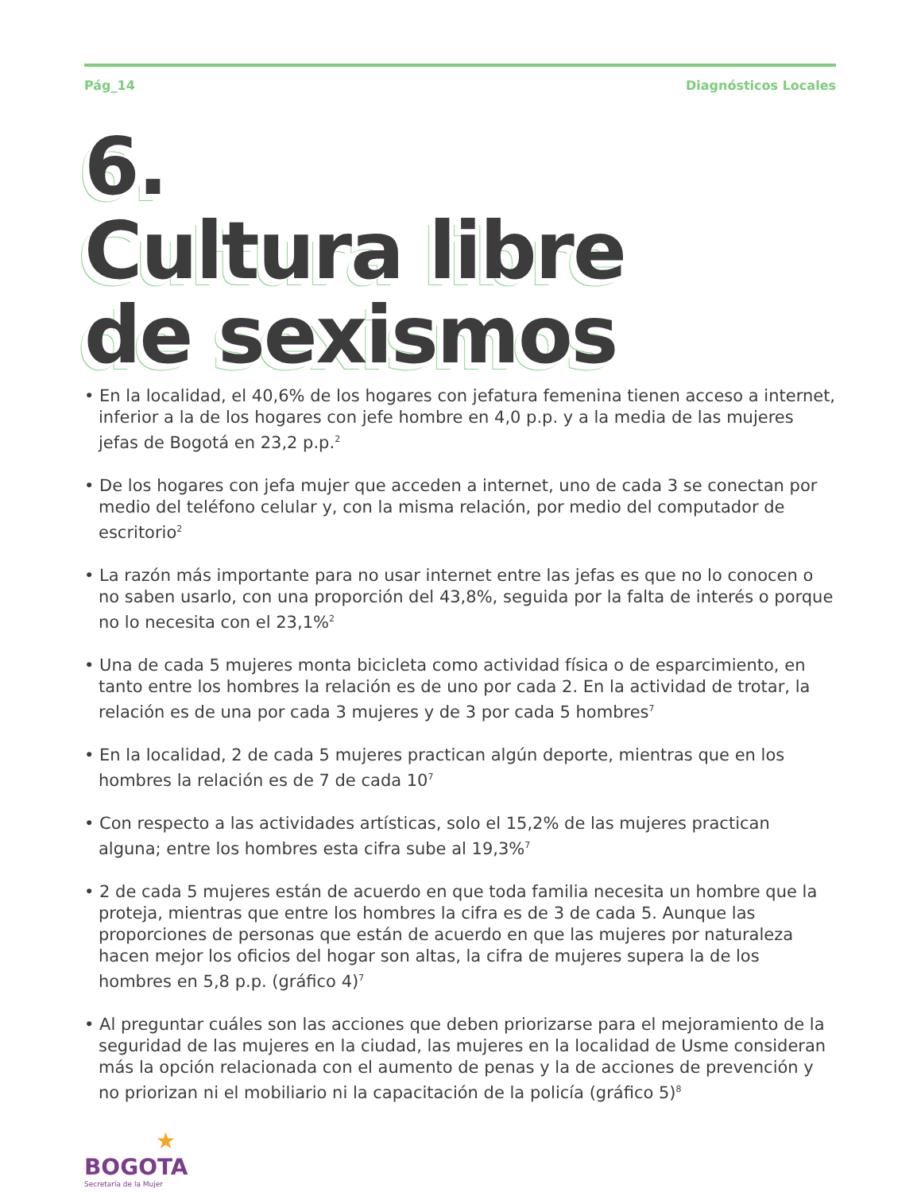Pág_14 Diagnósticos Locales
6.
Cultura libre
de sexismos
• En la localidad, el 40,6% de los hogares con jefatura femenina tienen acceso a internet, inferior a la de los hogares con jefe hombre en 4,0 p.p. y a la media de las mujeres jefas de Bogotá en 23,2 p.p.<sup>2</sup>
• De los hogares con jefa mujer que acceden a internet, uno de cada 3 se conectan por medio del teléfono celular y, con la misma relación, por medio del computador de escritorio<sup>2</sup>
• La razón más importante para no usar internet entre las jefas es que no lo conocen o no saben usarlo, con una proporción del 43,8%, seguida por la falta de interés o porque no lo necesita con el 23,1%<sup>2</sup>
• Una de cada 5 mujeres monta bicicleta como actividad física o de esparcimiento, en tanto entre los hombres la relación es de uno por cada 2. En la actividad de trotar, la relación es de una por cada 3 mujeres y de 3 por cada 5 hombres<sup>7</sup>
• En la localidad, 2 de cada 5 mujeres practican algún deporte, mientras que en los hombres la relación es de 7 de cada 10<sup>7</sup>
• Con respecto a las actividades artísticas, solo el 15,2% de las mujeres practican alguna; entre los hombres esta cifra sube al 19,3%<sup>7</sup>
• 2 de cada 5 mujeres están de acuerdo en que toda familia necesita un hombre que la proteja, mientras que entre los hombres la cifra es de 3 de cada 5. Aunque las proporciones de personas que están de acuerdo en que las mujeres por naturaleza hacen mejor los oficios del hogar son altas, la cifra de mujeres supera la de los hombres en 5,8 p.p. (gráfico 4)<sup>7</sup>
• Al preguntar cuáles son las acciones que deben priorizarse para el mejoramiento de la seguridad de las mujeres en la ciudad, las mujeres en la localidad de Usme consideran más la opción relacionada con el aumento de penas y la de acciones de prevención y no priorizan ni el mobiliario ni la capacitación de la policía (gráfico 5)<sup>8</sup>
★
BOGOTA
Secretaría de la Mujer